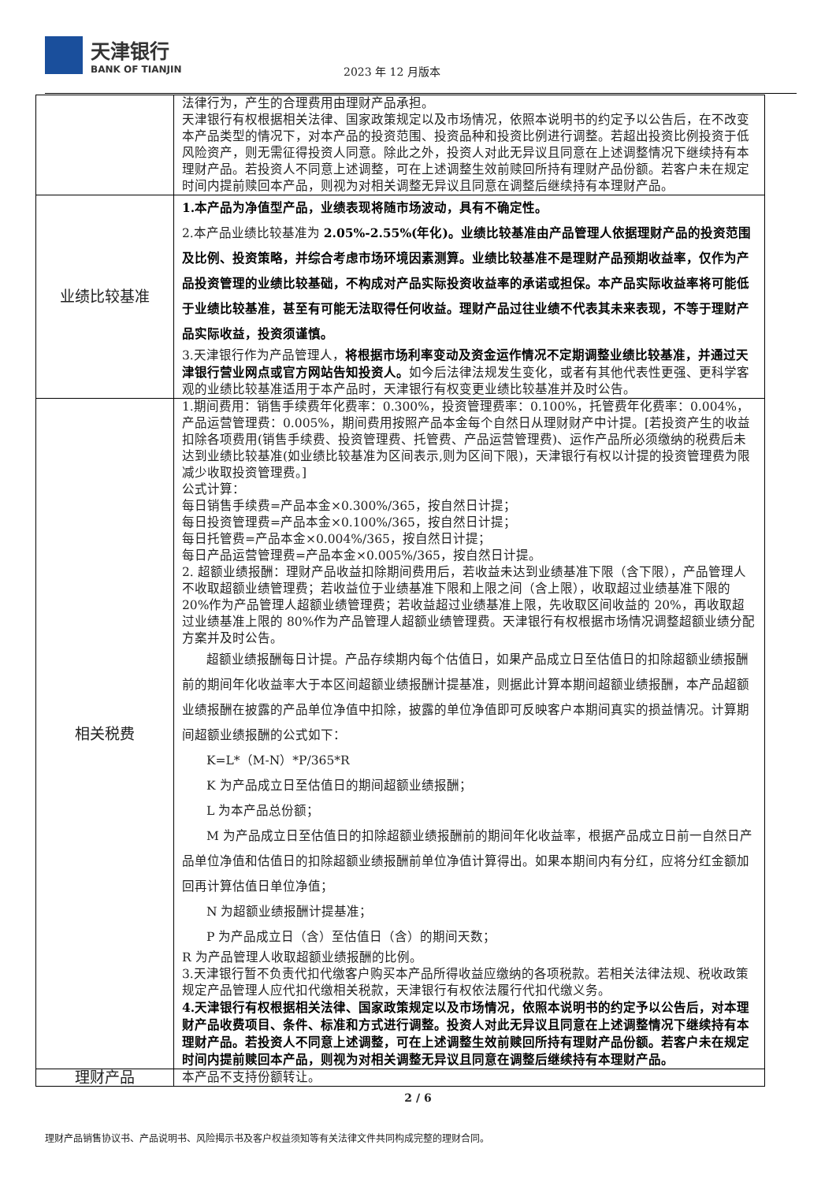天津银行
BANK OF TIANJIN
2023 年 12 月版本
| | 法律行为，产生的合理费用由理财产品承担。 天津银行有权根据相关法律、国家政策规定以及市场情况，依照本说明书的约定予以公告后，在不改变本产品类型的情况下，对本产品的投资范围、投资品种和投资比例进行调整。若超出投资比例投资于低风险资产，则无需征得投资人同意。除此之外，投资人对此无异议且同意在上述调整情况下继续持有本理财产品。若投资人不同意上述调整，可在上述调整生效前赎回所持有理财产品份额。若客户未在规定时间内提前赎回本产品，则视为对相关调整无异议且同意在调整后继续持有本理财产品。 |
| 业绩比较基准 | 1.本产品为净值型产品，业绩表现将随市场波动，具有不确定性。 2.本产品业绩比较基准为 2.05%-2.55%(年化)。业绩比较基准由产品管理人依据理财产品的投资范围及比例、投资策略，并综合考虑市场环境因素测算。业绩比较基准不是理财产品预期收益率，仅作为产品投资管理的业绩比较基础，不构成对产品实际投资收益率的承诺或担保。本产品实际收益率将可能低于业绩比较基准，甚至有可能无法取得任何收益。理财产品过往业绩不代表其未来表现，不等于理财产品实际收益，投资须谨慎。 3.天津银行作为产品管理人， 将根据市场利率变动及资金运作情况不定期调整业绩比较基准，并通过天津银行营业网点或官方网站告知投资人。 如今后法律法规发生变化，或者有其他代表性更强、更科学客观的业绩比较基准适用于本产品时，天津银行有权变更业绩比较基准并及时公告。 |
| 相关税费 | 1.期间费用：销售手续费年化费率：0.300%，投资管理费率：0.100%，托管费年化费率：0.004%，产品运营管理费：0.005%，期间费用按照产品本金每个自然日从理财财产中计提。[若投资产生的收益扣除各项费用(销售手续费、投资管理费、托管费、产品运营管理费)、运作产品所必须缴纳的税费后未达到业绩比较基准(如业绩比较基准为区间表示,则为区间下限)，天津银行有权以计提的投资管理费为限减少收取投资管理费。] 公式计算： 每日销售手续费=产品本金×0.300%/365，按自然日计提； 每日投资管理费=产品本金×0.100%/365，按自然日计提； 每日托管费=产品本金×0.004%/365，按自然日计提； 每日产品运营管理费=产品本金×0.005%/365，按自然日计提。 2. 超额业绩报酬：理财产品收益扣除期间费用后，若收益未达到业绩基准下限（含下限），产品管理人不收取超额业绩管理费；若收益位于业绩基准下限和上限之间（含上限），收取超过业绩基准下限的 20%作为产品管理人超额业绩管理费；若收益超过业绩基准上限，先收取区间收益的 20%，再收取超过业绩基准上限的 80%作为产品管理人超额业绩管理费。天津银行有权根据市场情况调整超额业绩分配方案并及时公告。 超额业绩报酬每日计提。产品存续期内每个估值日，如果产品成立日至估值日的扣除超额业绩报酬前的期间年化收益率大于本区间超额业绩报酬计提基准，则据此计算本期间超额业绩报酬，本产品超额业绩报酬在披露的产品单位净值中扣除，披露的单位净值即可反映客户本期间真实的损益情况。计算期间超额业绩报酬的公式如下： K=L*（M-N）*P/365*R K 为产品成立日至估值日的期间超额业绩报酬； L 为本产品总份额； M 为产品成立日至估值日的扣除超额业绩报酬前的期间年化收益率，根据产品成立日前一自然日产品单位净值和估值日的扣除超额业绩报酬前单位净值计算得出。如果本期间内有分红，应将分红金额加回再计算估值日单位净值； N 为超额业绩报酬计提基准； P 为产品成立日（含）至估值日（含）的期间天数； R 为产品管理人收取超额业绩报酬的比例。 3.天津银行暂不负责代扣代缴客户购买本产品所得收益应缴纳的各项税款。若相关法律法规、税收政策规定产品管理人应代扣代缴相关税款，天津银行有权依法履行代扣代缴义务。 4.天津银行有权根据相关法律、国家政策规定以及市场情况，依照本说明书的约定予以公告后，对本理财产品收费项目、条件、标准和方式进行调整。投资人对此无异议且同意在上述调整情况下继续持有本理财产品。若投资人不同意上述调整，可在上述调整生效前赎回所持有理财产品份额。若客户未在规定时间内提前赎回本产品，则视为对相关调整无异议且同意在调整后继续持有本理财产品。 |
| 理财产品 | 本产品不支持份额转让。 |
2 / 6
理财产品销售协议书、产品说明书、风险揭示书及客户权益须知等有关法律文件共同构成完整的理财合同。